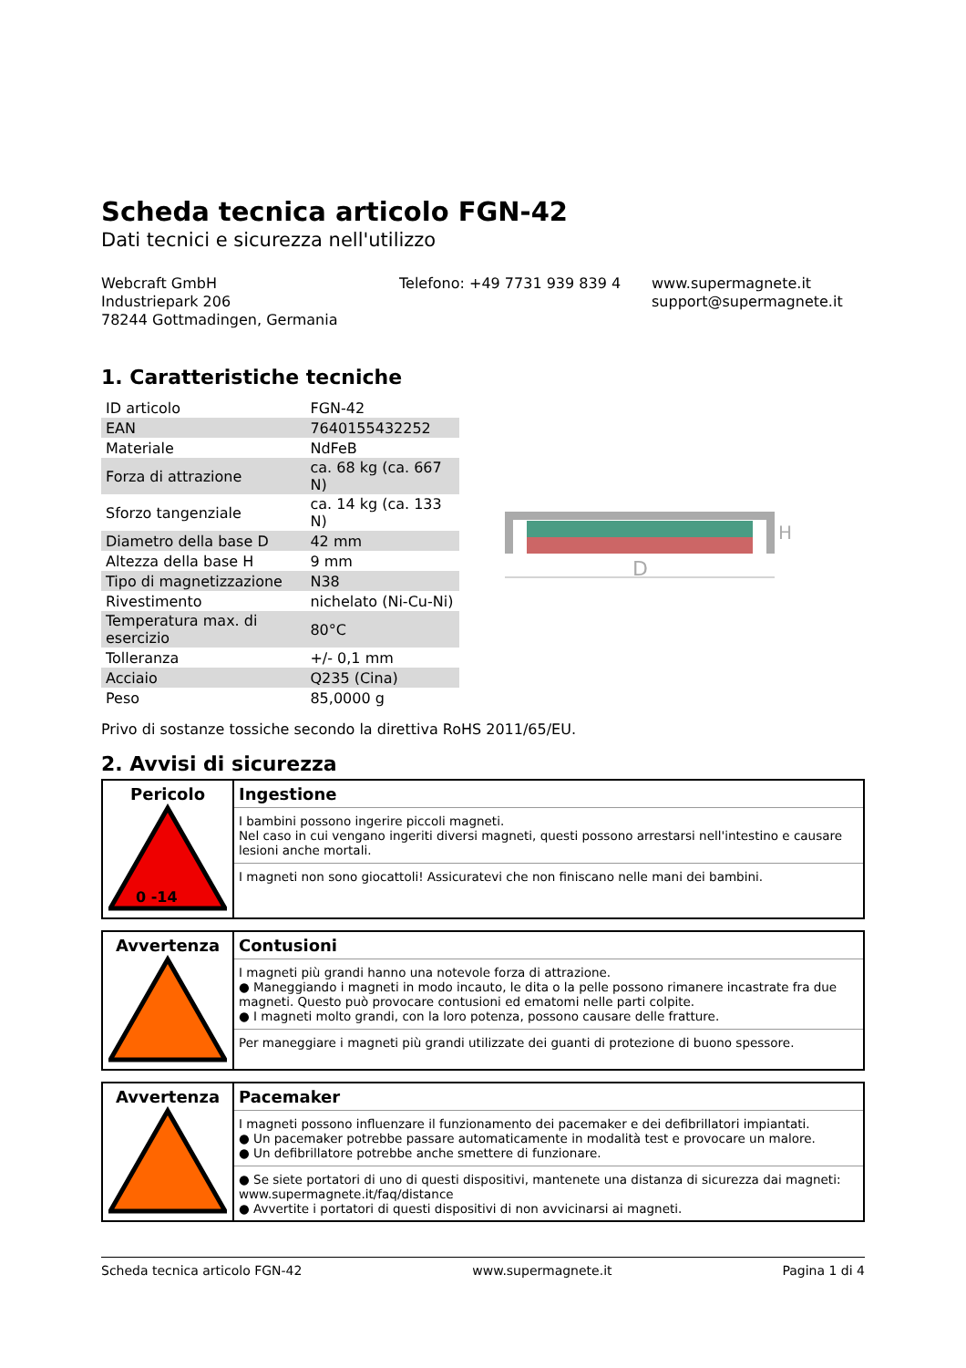Scheda tecnica articolo FGN-42
Dati tecnici e sicurezza nell'utilizzo
Webcraft GmbH
Industriepark 206
78244 Gottmadingen, Germania
Telefono: +49 7731 939 839 4 www.supermagnete.it
support@supermagnete.it
1. Caratteristiche tecniche
| ID articolo | FGN-42 |
| EAN | 7640155432252 |
| Materiale | NdFeB |
| Forza di attrazione | ca. 68 kg (ca. 667 N) |
| Sforzo tangenziale | ca. 14 kg (ca. 133 N) |
| Diametro della base D | 42 mm |
| Altezza della base H | 9 mm |
| Tipo di magnetizzazione | N38 |
| Rivestimento | nichelato (Ni-Cu-Ni) |
| Temperatura max. di esercizio | 80°C |
| Tolleranza | +/- 0,1 mm |
| Acciaio | Q235 (Cina) |
| Peso | 85,0000 g |
D
H
Privo di sostanze tossiche secondo la direttiva RoHS 2011/65/EU.
2. Avvisi di sicurezza
Pericolo
0 -14
Ingestione
I bambini possono ingerire piccoli magneti.
Nel caso in cui vengano ingeriti diversi magneti, questi possono arrestarsi nell'intestino e causare lesioni anche mortali.
I magneti non sono giocattoli! Assicuratevi che non finiscano nelle mani dei bambini.
Avvertenza
Contusioni
I magneti più grandi hanno una notevole forza di attrazione.
● Maneggiando i magneti in modo incauto, le dita o la pelle possono rimanere incastrate fra due magneti. Questo può provocare contusioni ed ematomi nelle parti colpite.
● I magneti molto grandi, con la loro potenza, possono causare delle fratture.
Per maneggiare i magneti più grandi utilizzate dei guanti di protezione di buono spessore.
Avvertenza
Pacemaker
I magneti possono influenzare il funzionamento dei pacemaker e dei defibrillatori impiantati.
● Un pacemaker potrebbe passare automaticamente in modalità test e provocare un malore.
● Un defibrillatore potrebbe anche smettere di funzionare.
● Se siete portatori di uno di questi dispositivi, mantenete una distanza di sicurezza dai magneti: www.supermagnete.it/faq/distance
● Avvertite i portatori di questi dispositivi di non avvicinarsi ai magneti.
Scheda tecnica articolo FGN-42 www.supermagnete.it Pagina 1 di 4